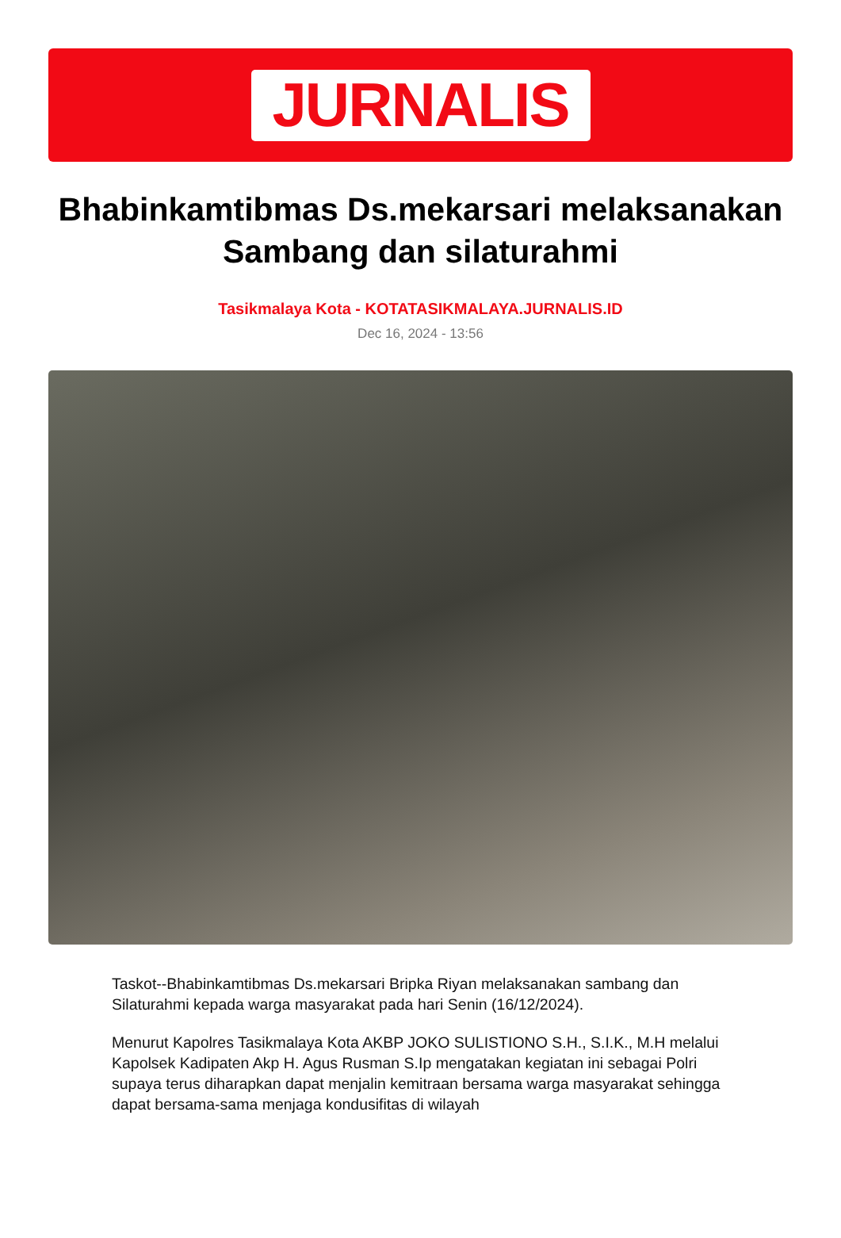JURNALIS
Bhabinkamtibmas Ds.mekarsari melaksanakan Sambang dan silaturahmi
Tasikmalaya Kota - KOTATASIKMALAYA.JURNALIS.ID
Dec 16, 2024 - 13:56
Taskot--Bhabinkamtibmas Ds.mekarsari Bripka Riyan melaksanakan sambang dan Silaturahmi kepada warga masyarakat pada hari Senin (16/12/2024).
Menurut Kapolres Tasikmalaya Kota AKBP JOKO SULISTIONO S.H., S.I.K., M.H melalui Kapolsek Kadipaten Akp H. Agus Rusman S.Ip mengatakan kegiatan ini sebagai Polri supaya terus diharapkan dapat menjalin kemitraan bersama warga masyarakat sehingga dapat bersama-sama menjaga kondusifitas di wilayah